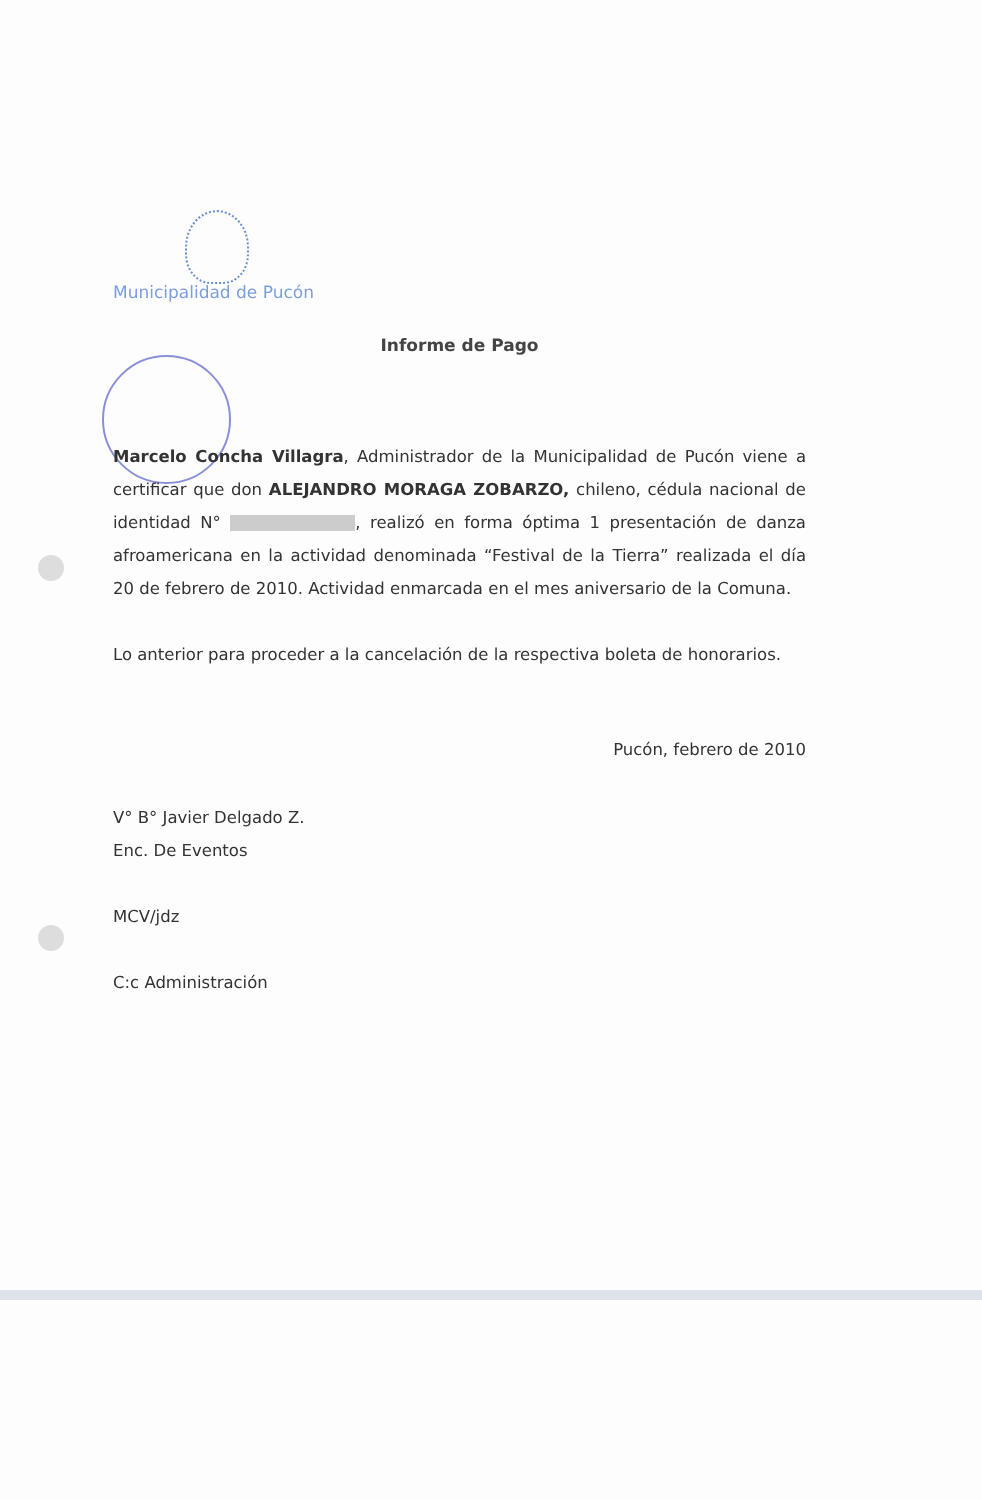Municipalidad de Pucón
Informe de Pago
Marcelo Concha Villagra, Administrador de la Municipalidad de Pucón viene a certificar que don ALEJANDRO MORAGA ZOBARZO, chileno, cédula nacional de identidad N° , realizó en forma óptima 1 presentación de danza afroamericana en la actividad denominada “Festival de la Tierra” realizada el día 20 de febrero de 2010. Actividad enmarcada en el mes aniversario de la Comuna.
Lo anterior para proceder a la cancelación de la respectiva boleta de honorarios.
Pucón, febrero de 2010
V° B° Javier Delgado Z.
Enc. De Eventos
MCV/jdz
C:c Administración